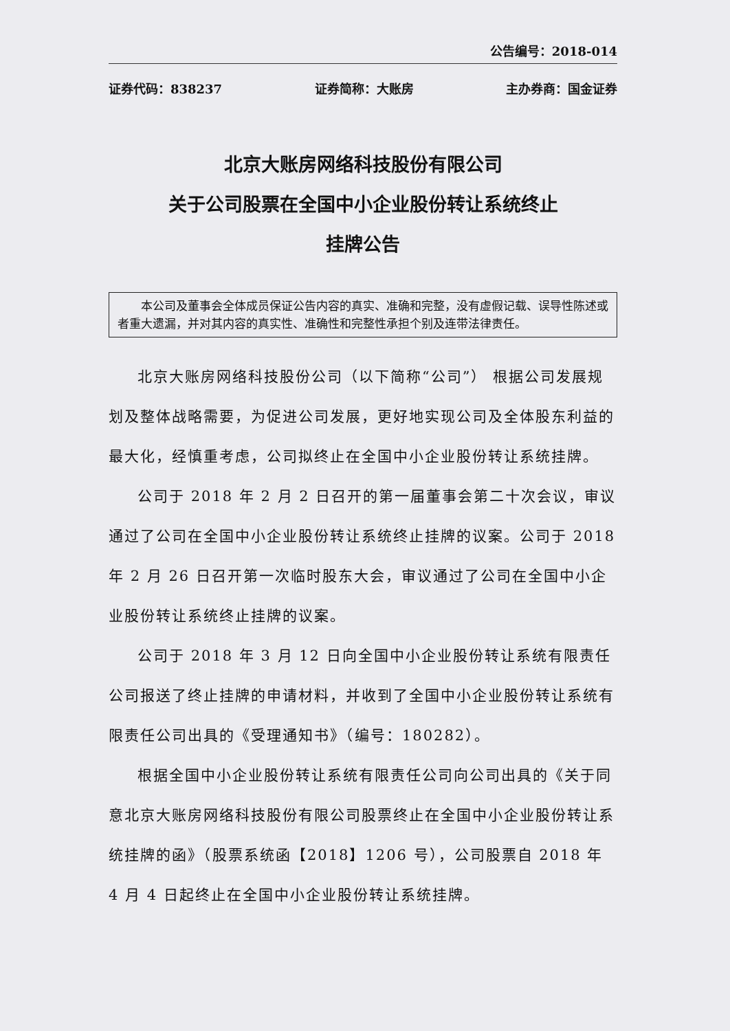公告编号：2018-014
证券代码：838237 证券简称：大账房 主办券商：国金证券
北京大账房网络科技股份有限公司
关于公司股票在全国中小企业股份转让系统终止
挂牌公告
本公司及董事会全体成员保证公告内容的真实、准确和完整，没有虚假记载、误导性陈述或者重大遗漏，并对其内容的真实性、准确性和完整性承担个别及连带法律责任。
北京大账房网络科技股份公司（以下简称“公司”） 根据公司发展规划及整体战略需要，为促进公司发展，更好地实现公司及全体股东利益的最大化，经慎重考虑，公司拟终止在全国中小企业股份转让系统挂牌。
公司于 2018 年 2 月 2 日召开的第一届董事会第二十次会议，审议通过了公司在全国中小企业股份转让系统终止挂牌的议案。公司于 2018 年 2 月 26 日召开第一次临时股东大会，审议通过了公司在全国中小企业股份转让系统终止挂牌的议案。
公司于 2018 年 3 月 12 日向全国中小企业股份转让系统有限责任公司报送了终止挂牌的申请材料，并收到了全国中小企业股份转让系统有限责任公司出具的《受理通知书》（编号：180282）。
根据全国中小企业股份转让系统有限责任公司向公司出具的《关于同意北京大账房网络科技股份有限公司股票终止在全国中小企业股份转让系统挂牌的函》（股票系统函【2018】1206 号），公司股票自 2018 年 4 月 4 日起终止在全国中小企业股份转让系统挂牌。